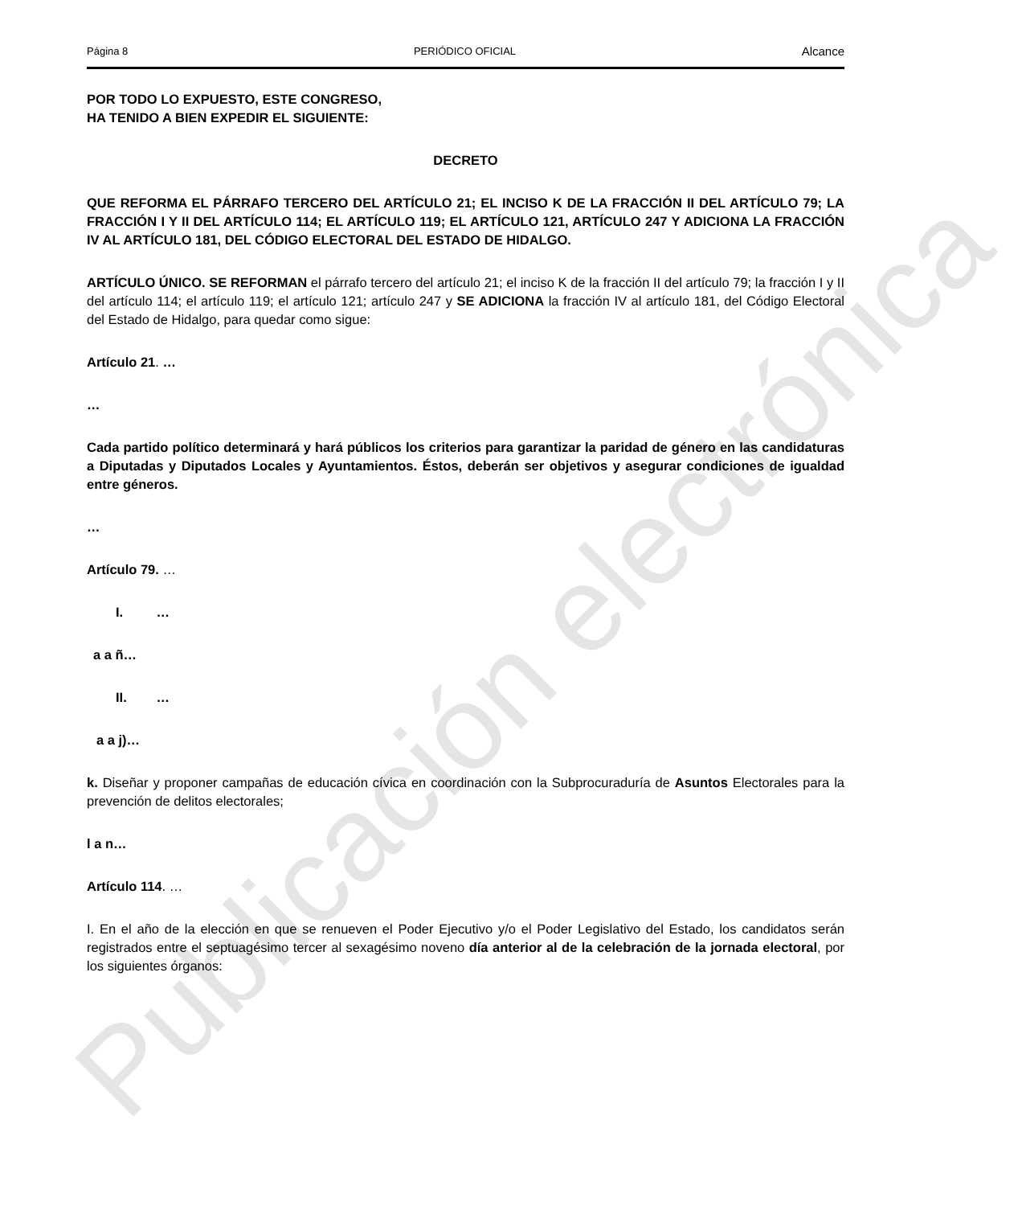Página 8 PERIÓDICO OFICIAL Alcance
POR TODO LO EXPUESTO, ESTE CONGRESO,
HA TENIDO A BIEN EXPEDIR EL SIGUIENTE:
DECRETO
QUE REFORMA EL PÁRRAFO TERCERO DEL ARTÍCULO 21; EL INCISO K DE LA FRACCIÓN II DEL ARTÍCULO 79; LA FRACCIÓN I Y II DEL ARTÍCULO 114; EL ARTÍCULO 119; EL ARTÍCULO 121, ARTÍCULO 247 Y ADICIONA LA FRACCIÓN IV AL ARTÍCULO 181, DEL CÓDIGO ELECTORAL DEL ESTADO DE HIDALGO.
ARTÍCULO ÚNICO. SE REFORMAN el párrafo tercero del artículo 21; el inciso K de la fracción II del artículo 79; la fracción I y II del artículo 114; el artículo 119; el artículo 121; artículo 247 y SE ADICIONA la fracción IV al artículo 181, del Código Electoral del Estado de Hidalgo, para quedar como sigue:
Artículo 21. …
…
Cada partido político determinará y hará públicos los criterios para garantizar la paridad de género en las candidaturas a Diputadas y Diputados Locales y Ayuntamientos. Éstos, deberán ser objetivos y asegurar condiciones de igualdad entre géneros.
…
Artículo 79. …
I. …
a a ñ…
II. …
a a j)…
k. Diseñar y proponer campañas de educación cívica en coordinación con la Subprocuraduría de Asuntos Electorales para la prevención de delitos electorales;
l a n…
Artículo 114. …
I. En el año de la elección en que se renueven el Poder Ejecutivo y/o el Poder Legislativo del Estado, los candidatos serán registrados entre el septuagésimo tercer al sexagésimo noveno día anterior al de la celebración de la jornada electoral, por los siguientes órganos:
Publicación electrónica